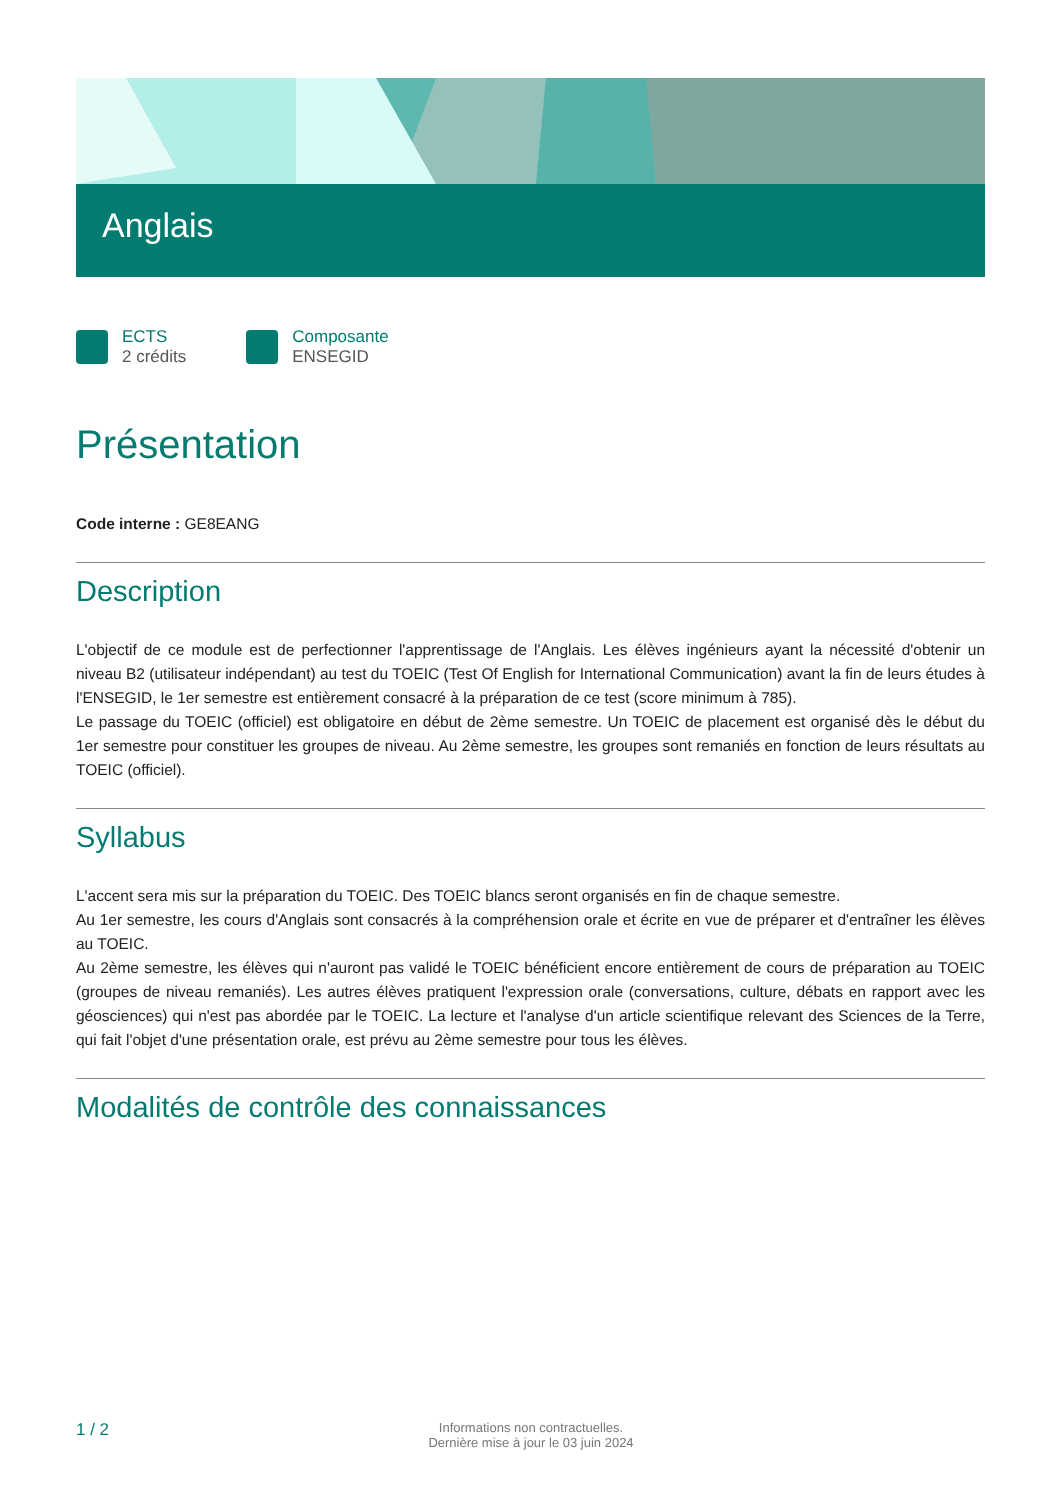Anglais
ECTS
2 crédits
Composante
ENSEGID
Présentation
Code interne : GE8EANG
Description
L'objectif de ce module est de perfectionner l'apprentissage de l'Anglais. Les élèves ingénieurs ayant la nécessité d'obtenir un niveau B2 (utilisateur indépendant) au test du TOEIC (Test Of English for International Communication) avant la fin de leurs études à l'ENSEGID, le 1er semestre est entièrement consacré à la préparation de ce test (score minimum à 785).
Le passage du TOEIC (officiel) est obligatoire en début de 2ème semestre. Un TOEIC de placement est organisé dès le début du 1er semestre pour constituer les groupes de niveau. Au 2ème semestre, les groupes sont remaniés en fonction de leurs résultats au TOEIC (officiel).
Syllabus
L'accent sera mis sur la préparation du TOEIC. Des TOEIC blancs seront organisés en fin de chaque semestre.
Au 1er semestre, les cours d'Anglais sont consacrés à la compréhension orale et écrite en vue de préparer et d'entraîner les élèves au TOEIC.
Au 2ème semestre, les élèves qui n'auront pas validé le TOEIC bénéficient encore entièrement de cours de préparation au TOEIC (groupes de niveau remaniés). Les autres élèves pratiquent l'expression orale (conversations, culture, débats en rapport avec les géosciences) qui n'est pas abordée par le TOEIC. La lecture et l'analyse d'un article scientifique relevant des Sciences de la Terre, qui fait l'objet d'une présentation orale, est prévu au 2ème semestre pour tous les élèves.
Modalités de contrôle des connaissances
1 / 2
Informations non contractuelles.
Dernière mise à jour le 03 juin 2024